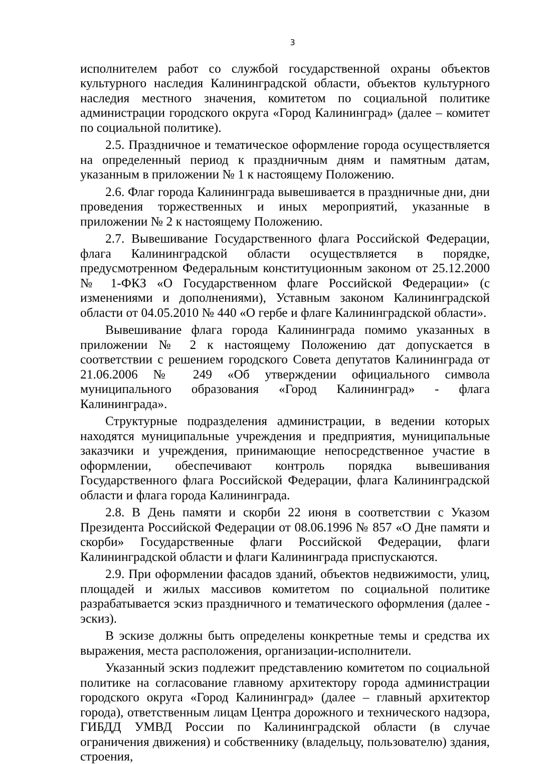3
исполнителем работ со службой государственной охраны объектов культурного наследия Калининградской области, объектов культурного наследия местного значения, комитетом по социальной политике администрации городского округа «Город Калининград» (далее – комитет по социальной политике).
2.5. Праздничное и тематическое оформление города осуществляется на определенный период к праздничным дням и памятным датам, указанным в приложении № 1 к настоящему Положению.
2.6. Флаг города Калининграда вывешивается в праздничные дни, дни проведения торжественных и иных мероприятий, указанные в приложении № 2 к настоящему Положению.
2.7. Вывешивание Государственного флага Российской Федерации, флага Калининградской области осуществляется в порядке, предусмотренном Федеральным конституционным законом от 25.12.2000 № 1-ФКЗ «О Государственном флаге Российской Федерации» (с изменениями и дополнениями), Уставным законом Калининградской области от 04.05.2010 № 440 «О гербе и флаге Калининградской области».
Вывешивание флага города Калининграда помимо указанных в приложении № 2 к настоящему Положению дат допускается в соответствии с решением городского Совета депутатов Калининграда от 21.06.2006 № 249 «Об утверждении официального символа муниципального образования «Город Калининград» - флага Калининграда».
Структурные подразделения администрации, в ведении которых находятся муниципальные учреждения и предприятия, муниципальные заказчики и учреждения, принимающие непосредственное участие в оформлении, обеспечивают контроль порядка вывешивания Государственного флага Российской Федерации, флага Калининградской области и флага города Калининграда.
2.8. В День памяти и скорби 22 июня в соответствии с Указом Президента Российской Федерации от 08.06.1996 № 857 «О Дне памяти и скорби» Государственные флаги Российской Федерации, флаги Калининградской области и флаги Калининграда приспускаются.
2.9. При оформлении фасадов зданий, объектов недвижимости, улиц, площадей и жилых массивов комитетом по социальной политике разрабатывается эскиз праздничного и тематического оформления (далее - эскиз).
В эскизе должны быть определены конкретные темы и средства их выражения, места расположения, организации-исполнители.
Указанный эскиз подлежит представлению комитетом по социальной политике на согласование главному архитектору города администрации городского округа «Город Калининград» (далее – главный архитектор города), ответственным лицам Центра дорожного и технического надзора, ГИБДД УМВД России по Калининградской области (в случае ограничения движения) и собственнику (владельцу, пользователю) здания, строения,